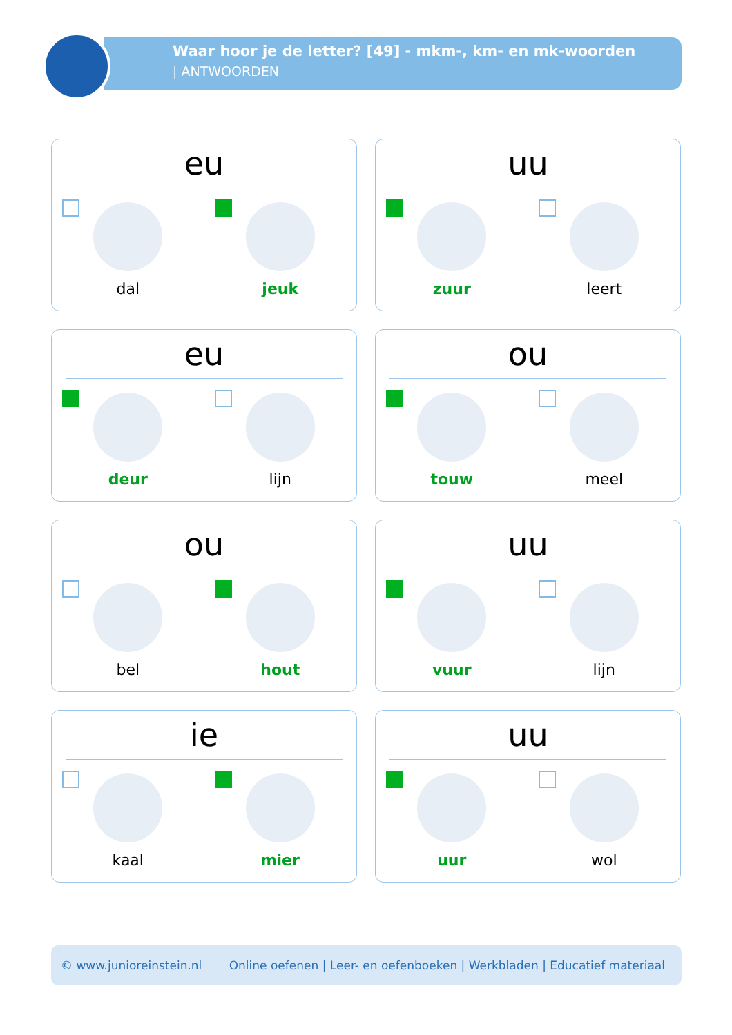Waar hoor je de letter? [49] - mkm-, km- en mk-woorden
| ANTWOORDEN
eu
dal
jeuk
uu
zuur
leert
eu
deur
lijn
ou
touw
meel
ou
bel
hout
uu
vuur
lijn
ie
kaal
mier
uu
uur
wol
© www.junioreinstein.nl Online oefenen | Leer- en oefenboeken | Werkbladen | Educatief materiaal